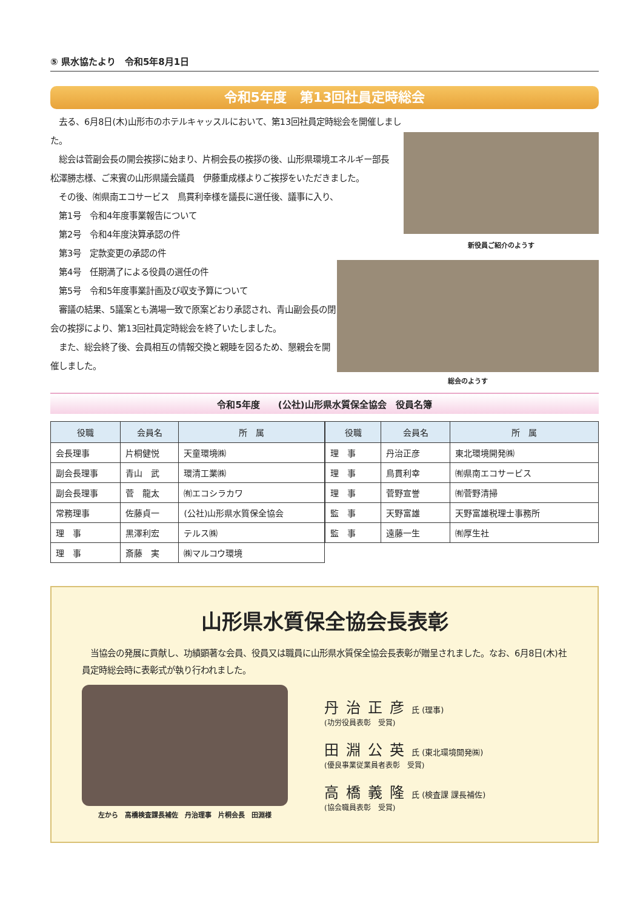⑤ 県水協たより　令和5年8月1日
令和5年度　第13回社員定時総会
新役員ご紹介のようす
総会のようす
　去る、6月8日(木)山形市のホテルキャッスルにおいて、第13回社員定時総会を開催しました。
　総会は菅副会長の開会挨拶に始まり、片桐会長の挨拶の後、山形県環境エネルギー部長　松澤勝志様、ご来賓の山形県議会議員　伊藤重成様よりご挨拶をいただきました。
　その後、㈲県南エコサービス　鳥貫利幸様を議長に選任後、議事に入り、
　第1号　令和4年度事業報告について
　第2号　令和4年度決算承認の件
　第3号　定款変更の承認の件
　第4号　任期満了による役員の選任の件
　第5号　令和5年度事業計画及び収支予算について
　審議の結果、5議案とも満場一致で原案どおり承認され、青山副会長の閉会の挨拶により、第13回社員定時総会を終了いたしました。
　また、総会終了後、会員相互の情報交換と親睦を図るため、懇親会を開催しました。
令和5年度　　(公社)山形県水質保全協会　役員名簿
| 役職 | 会員名 | 所 属 |
| --- | --- | --- |
| 会長理事 | 片桐健悦 | 天童環境㈱ |
| 副会長理事 | 青山 武 | 環清工業㈱ |
| 副会長理事 | 菅 龍太 | ㈲エコシラカワ |
| 常務理事 | 佐藤貞一 | (公社)山形県水質保全協会 |
| 理 事 | 黒澤利宏 | テルス㈱ |
| 理 事 | 斎藤 実 | ㈱マルコウ環境 |
| 役職 | 会員名 | 所 属 |
| --- | --- | --- |
| 理 事 | 丹治正彦 | 東北環境開発㈱ |
| 理 事 | 鳥貫利幸 | ㈲県南エコサービス |
| 理 事 | 菅野宣誉 | ㈲菅野清掃 |
| 監 事 | 天野富雄 | 天野富雄税理士事務所 |
| 監 事 | 遠藤一生 | ㈲厚生社 |
山形県水質保全協会長表彰
　当協会の発展に貢献し、功績顕著な会員、役員又は職員に山形県水質保全協会長表彰が贈呈されました。なお、6月8日(木)社員定時総会時に表彰式が執り行われました。
左から　高橋検査課長補佐　丹治理事　片桐会長　田淵様
丹治正彦氏 (理事)
(功労役員表彰　受賞)
田淵公英氏 (東北環境開発㈱)
(優良事業従業員者表彰　受賞)
高橋義隆氏 (検査課 課長補佐)
(協会職員表彰　受賞)